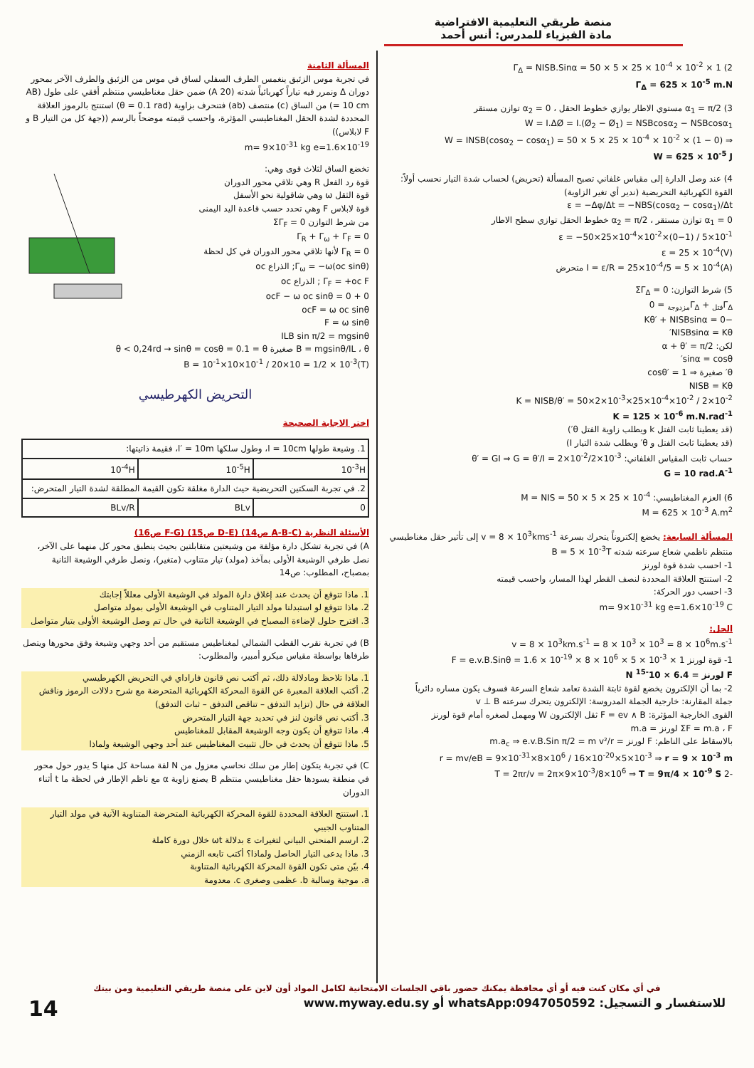منصة طريقي التعليمية الافتراضية
مادة الفيزياء للمدرس: أنس أحمد
2) Γ<sub>Δ</sub> = NISB.Sinα = 50 × 5 × 25 × 10<sup>-4</sup> × 10<sup>-2</sup> × 1
Γ<sub>Δ</sub> = 625 × 10<sup>-5</sup> m.N
3) α<sub>1</sub> = π/2 مستوي الاطار يوازي خطوط الحقل ، α<sub>2</sub> = 0 توازن مستقر
W = I.ΔØ = I.(Ø<sub>2</sub> − Ø<sub>1</sub>) = NSBcosα<sub>2</sub> − NSBcosα<sub>1</sub>
⇒ W = INSB(cosα<sub>2</sub> − cosα<sub>1</sub>) = 50 × 5 × 25 × 10<sup>-4</sup> × 10<sup>-2</sup> × (1 − 0)
W = 625 × 10<sup>-5</sup> J
4) عند وصل الدارة إلى مقياس غلفاني تصبح المسألة (تحريض) لحساب شدة التيار نحسب أولاً: القوة الكهربائية التحريضية (ندير أي تغير الزاوية)
ε = −Δφ/Δt = −NBS(cosα<sub>2</sub> − cosα<sub>1</sub>)/Δt
α<sub>1</sub> = 0 توازن مستقر ، α<sub>2</sub> = π/2 خطوط الحقل توازي سطح الاطار
ε = −50×25×10<sup>-4</sup>×10<sup>-2</sup>×(0−1) / 5×10<sup>-1</sup>
ε = 25 × 10<sup>-4</sup>(V)
I = ε/R = 25×10<sup>-4</sup>/5 = 5 × 10<sup>-4</sup>(A) متحرض
5) شرط التوازن: ΣΓ<sub>Δ</sub> = 0
Γ<sub>Δفتل</sub> + Γ<sub>Δمزدوجة</sub> = 0
−Kθ′ + NISBsinα = 0
NISBsinα = Kθ′
لكن: α + θ′ = π/2
sinα = cosθ′
θ′ صغيرة ⇒ cosθ′ = 1
NISB = Kθ
K = NISB/θ′ = 50×2×10<sup>-3</sup>×25×10<sup>-4</sup>×10<sup>-2</sup> / 2×10<sup>-2</sup>
K = 125 × 10<sup>-6</sup> m.N.rad<sup>-1</sup>
(قد يعطينا ثابت الفتل k ويطلب زاوية الفتل θ′)
(قد يعطينا ثابت الفتل و θ′ ويطلب شدة التيار I)
حساب ثابت المقياس الغلفاني: θ′ = GI ⇒ G = θ′/I = 2×10<sup>-2</sup>/2×10<sup>-3</sup>
G = 10 rad.A<sup>-1</sup>
6) العزم المغناطيسي: M = NIS = 50 × 5 × 25 × 10<sup>-4</sup>
M = 625 × 10<sup>-3</sup> A.m<sup>2</sup>
المسألة السابعة: يخضع إلكتروناً يتحرك بسرعة v = 8 × 10<sup>3</sup>kms<sup>-1</sup> إلى تأثير حقل مغناطيسي منتظم ناظمي شعاع سرعته شدته B = 5 × 10<sup>-3</sup>T
1- احسب شدة قوة لورنز
2- استنتج العلاقة المحددة لنصف القطر لهذا المسار، واحسب قيمته
3- احسب دور الحركة:
m= 9×10<sup>-31</sup> kg e=1.6×10<sup>-19</sup> C
الحل:
v = 8 × 10<sup>3</sup>km.s<sup>-1</sup> = 8 × 10<sup>3</sup> × 10<sup>3</sup> = 8 × 10<sup>6</sup>m.s<sup>-1</sup>
1- قوة لورنز F = e.v.B.Sinθ = 1.6 × 10<sup>-19</sup> × 8 × 10<sup>6</sup> × 5 × 10<sup>-3</sup> × 1
F لورنز = 6.4 × 10<sup>-15</sup> N
2- بما أن الإلكترون يخضع لقوة ثابتة الشدة تعامد شعاع السرعة فسوف يكون مساره دائرياً
جملة المقارنة: خارجية الجملة المدروسة: الإلكترون يتحرك سرعته v ⊥ B
القوى الخارجية المؤثرة: F = ev ∧ B ثقل الإلكترون W ومهمل لصغره أمام قوة لورنز
ΣF = m.a ، F لورنز = m.a
بالاسقاط على الناظم: F لورنز = m.a<sub>c</sub> ⇒ e.v.B.Sin π/2 = m v²/r
r = mv/eB = 9×10<sup>-31</sup>×8×10<sup>6</sup> / 16×10<sup>-20</sup>×5×10<sup>-3</sup> ⇒ r = 9 × 10<sup>-3</sup> m
-2 T = 2πr/v = 2π×9×10<sup>-3</sup>/8×10<sup>6</sup> ⇒ T = 9π/4 × 10<sup>-9</sup> S
المسألة الثامنة
في تجربة موس الزئبق ينغمس الطرف السفلي لساق في موس من الزئبق والطرف الآخر بمحور دوران Δ ونمرر فيه تياراً كهربائياً شدته (20 A) ضمن حقل مغناطيسي منتظم أفقي على طول (AB = 10 cm) من الساق (c) منتصف (ab) فتنحرف بزاوية (θ = 0.1 rad) استنتج بالرموز العلاقة المحددة لشدة الحقل المغناطيسي المؤثرة، واحسب قيمته موضحاً بالرسم ((جهة كل من التيار B و F لابلاس))
m= 9×10<sup>-31</sup> kg e=1.6×10<sup>-19</sup>
تخضع الساق لثلاث قوى وهي:
قوة رد الفعل R وهي تلاقي محور الدوران
قوة الثقل ω وهي شاقولية نحو الأسفل
قوة لابلاس F وهي تحدد حسب قاعدة اليد اليمنى
من شرط التوازن ΣΓ<sub>F</sub> = 0
Γ<sub>R</sub> + Γ<sub>ω</sub> + Γ<sub>F</sub> = 0
Γ<sub>R</sub> = 0 لأنها تلاقي محور الدوران في كل لحظة
Γ<sub>ω</sub> = −ω(oc sinθ); الذراع oc
Γ<sub>F</sub> = +oc F ; الذراع oc
0 + ocF − ω oc sinθ = 0
ocF = ω oc sinθ
F = ω sinθ
ILB sin π/2 = mgsinθ
B = mgsinθ/IL ، θ صغيرة θ < 0,24rd → sinθ = cosθ = 0.1 = θ
B = 10<sup>-1</sup>×10×10<sup>-1</sup> / 20×10 = 1/2 × 10<sup>-3</sup>(T)
التحريض الكهرطيسي
اختر الاجابة الصحيحة
| 1. وشيعة طولها l = 10cm، وطول سلكها l′ = 10m، فقيمة ذاتيتها: | | |
| 10<sup>-3</sup>H | 10<sup>-5</sup>H | 10<sup>-4</sup>H |
| 2. في تجربة السكتين التحريضية حيث الدارة مغلقة تكون القيمة المطلقة لشدة التيار المتحرض: | | |
| 0 | BLv | BLv/R |
الأسئلة النظرية (A-B-C ص14) (D-E ص15) (F-G ص16)
A) في تجربة تشكل دارة مؤلفة من وشيعتين متقابلتين بحيث ينطبق محور كل منهما على الآخر، نصل طرفي الوشيعة الأولى بمآخذ (مولد) تيار متناوب (متغير)، ونصل طرفي الوشيعة الثانية بمصباح، المطلوب: ص14
1. ماذا تتوقع أن يحدث عند إغلاق دارة المولد في الوشيعة الأولى معللاً إجابتك
2. ماذا تتوقع لو استبدلنا مولد التيار المتناوب في الوشيعة الأولى بمولد متواصل
3. اقترح حلول لإضاءة المصباح في الوشيعة الثانية في حال تم وصل الوشيعة الأولى بتيار متواصل
B) في تجربة نقرب القطب الشمالي لمغناطيس مستقيم من أحد وجهي وشيعة وفق محورها ويتصل طرفاها بواسطة مقياس ميكرو أمبير، والمطلوب:
1. ماذا تلاحظ ومادلالة ذلك، ثم أكتب نص قانون فاراداي في التحريض الكهرطيسي
2. أكتب العلاقة المعبرة عن القوة المحركة الكهربائية المتحرضة مع شرح دلالات الرموز وناقش العلاقة في حال (تزايد التدفق – تناقص التدفق – ثبات التدفق)
3. أكتب نص قانون لنز في تحديد جهة التيار المتحرض
4. ماذا تتوقع أن يكون وجه الوشيعة المقابل للمغناطيس
5. ماذا تتوقع أن يحدث في حال تثبيت المغناطيس عند أحد وجهي الوشيعة ولماذا
C) في تجربة يتكون إطار من سلك نحاسي معزول من N لفة مساحة كل منها S يدور حول محور في منطقة يسودها حقل مغناطيسي منتظم B يصنع زاوية α مع ناظم الإطار في لحظة ما t أثناء الدوران
1. استنتج العلاقة المحددة للقوة المحركة الكهربائية المتحرضة المتناوبة الآنية في مولد التيار المتناوب الجيبي
2. ارسم المنحني البياني لتغيرات ε بدلالة ωt خلال دورة كاملة
3. ماذا يدعى التيار الحاصل ولماذا؟ أكتب تابعه الزمني
4. بيّن متى تكون القوة المحركة الكهربائية المتناوبة
a. موجبة وسالبة b. عظمى وصغرى c. معدومة
في أي مكان كنت فيه أو أي محافظة يمكنك حضور باقي الجلسات الامتحانية لكامل المواد أون لاين على منصة طريقي التعليمية ومن بيتك
للاستفسار و التسجيل: whatsApp:0947050592 أو www.myway.edu.sy 14